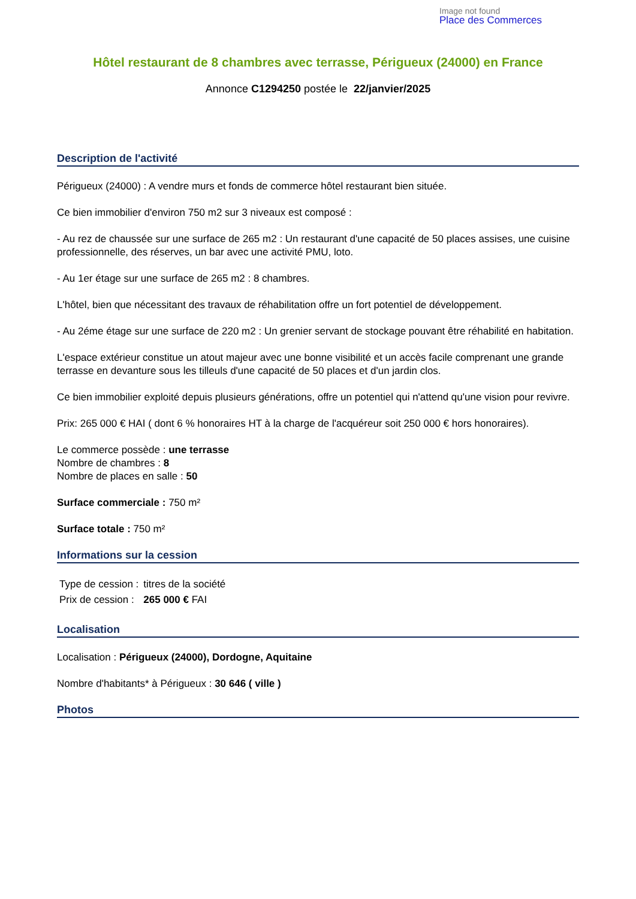Image not found
Place des Commerces
Hôtel restaurant de 8 chambres avec terrasse, Périgueux (24000) en France
Annonce C1294250 postée le 22/janvier/2025
Description de l'activité
Périgueux (24000) : A vendre murs et fonds de commerce hôtel restaurant bien située.
Ce bien immobilier d'environ 750 m2 sur 3 niveaux est composé :
- Au rez de chaussée sur une surface de 265 m2 : Un restaurant d'une capacité de 50 places assises, une cuisine professionnelle, des réserves, un bar avec une activité PMU, loto.
- Au 1er étage sur une surface de 265 m2 : 8 chambres.
L'hôtel, bien que nécessitant des travaux de réhabilitation offre un fort potentiel de développement.
- Au 2éme étage sur une surface de 220 m2 : Un grenier servant de stockage pouvant être réhabilité en habitation.
L'espace extérieur constitue un atout majeur avec une bonne visibilité et un accès facile comprenant une grande terrasse en devanture sous les tilleuls d'une capacité de 50 places et d'un jardin clos.
Ce bien immobilier exploité depuis plusieurs générations, offre un potentiel qui n'attend qu'une vision pour revivre.
Prix: 265 000 € HAI ( dont 6 % honoraires HT à la charge de l'acquéreur soit 250 000 € hors honoraires).
Le commerce possède : une terrasse
Nombre de chambres : 8
Nombre de places en salle : 50
Surface commerciale : 750 m²
Surface totale : 750 m²
Informations sur la cession
| Type de cession : | titres de la société |
| Prix de cession : | 265 000 € FAI |
Localisation
Localisation : Périgueux (24000), Dordogne, Aquitaine
Nombre d'habitants* à Périgueux : 30 646 ( ville )
Photos